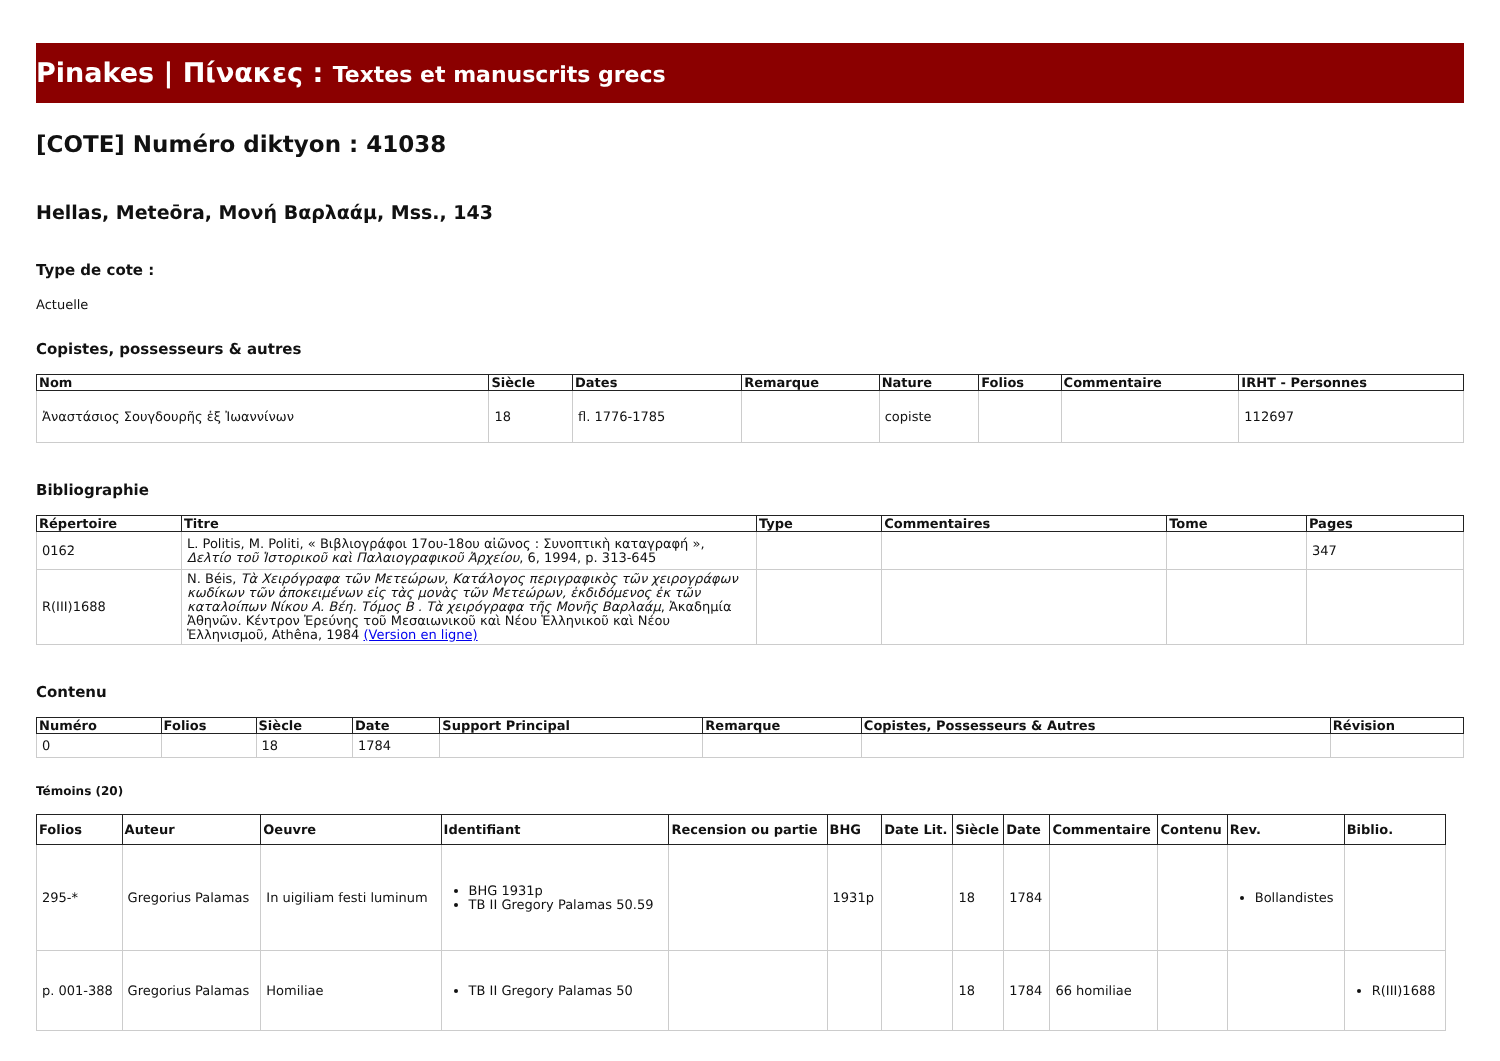Pinakes | Πίνακες : Textes et manuscrits grecs
[COTE] Numéro diktyon : 41038
Hellas, Meteōra, Μονή Βαρλαάμ, Mss., 143
Type de cote :
Actuelle
Copistes, possesseurs & autres
| Nom | Siècle | Dates | Remarque | Nature | Folios | Commentaire | IRHT - Personnes |
| --- | --- | --- | --- | --- | --- | --- | --- |
| Ἀναστάσιος Σουγδουρῆς ἐξ Ἰωαννίνων | 18 | fl. 1776-1785 | | copiste | | | 112697 |
Bibliographie
| Répertoire | Titre | Type | Commentaires | Tome | Pages |
| --- | --- | --- | --- | --- | --- |
| 0162 | L. Politis, M. Politi, « Βιβλιογράφοι 17ου-18ου αἰῶνος : Συνοπτικὴ καταγραφή », Δελτίο τοῦ Ἱστορικοῦ καὶ Παλαιογραφικοῦ Ἀρχείου , 6, 1994, p. 313-645 | | | | 347 |
| R(III)1688 | N. Béis, Τὰ Χειρόγραφα τῶν Μετεώρων, Κατάλογος περιγραφικὸς τῶν χειρογράφων κωδίκων τῶν ἀποκειμένων εἰς τὰς μονὰς τῶν Μετεώρων, ἐκδιδόμενος ἐκ τῶν καταλοίπων Νίκου Α. Βέη. Τόμος Β . Τὰ χειρόγραφα τῆς Μονῆς Βαρλαάμ , Ἀκαδημία Ἀθηνῶν. Κέντρον Ἐρεύνης τοῦ Μεσαιωνικοῦ καὶ Νέου Ἑλληνικοῦ καὶ Νέου Ἑλληνισμοῦ, Athêna, 1984 (Version en ligne) | | | | |
Contenu
| Numéro | Folios | Siècle | Date | Support Principal | Remarque | Copistes, Possesseurs & Autres | Révision |
| --- | --- | --- | --- | --- | --- | --- | --- |
| 0 | | 18 | 1784 | | | | |
Témoins (20)
| Folios | Auteur | Oeuvre | Identifiant | Recension ou partie | BHG | Date Lit. | Siècle | Date | Commentaire | Contenu | Rev. | Biblio. |
| --- | --- | --- | --- | --- | --- | --- | --- | --- | --- | --- | --- | --- |
| 295-* | Gregorius Palamas | In uigiliam festi luminum | BHG 1931p TB II Gregory Palamas 50.59 | | 1931p | | 18 | 1784 | | | Bollandistes | |
| p. 001-388 | Gregorius Palamas | Homiliae | TB II Gregory Palamas 50 | | | | 18 | 1784 | 66 homiliae | | | R(III)1688 |